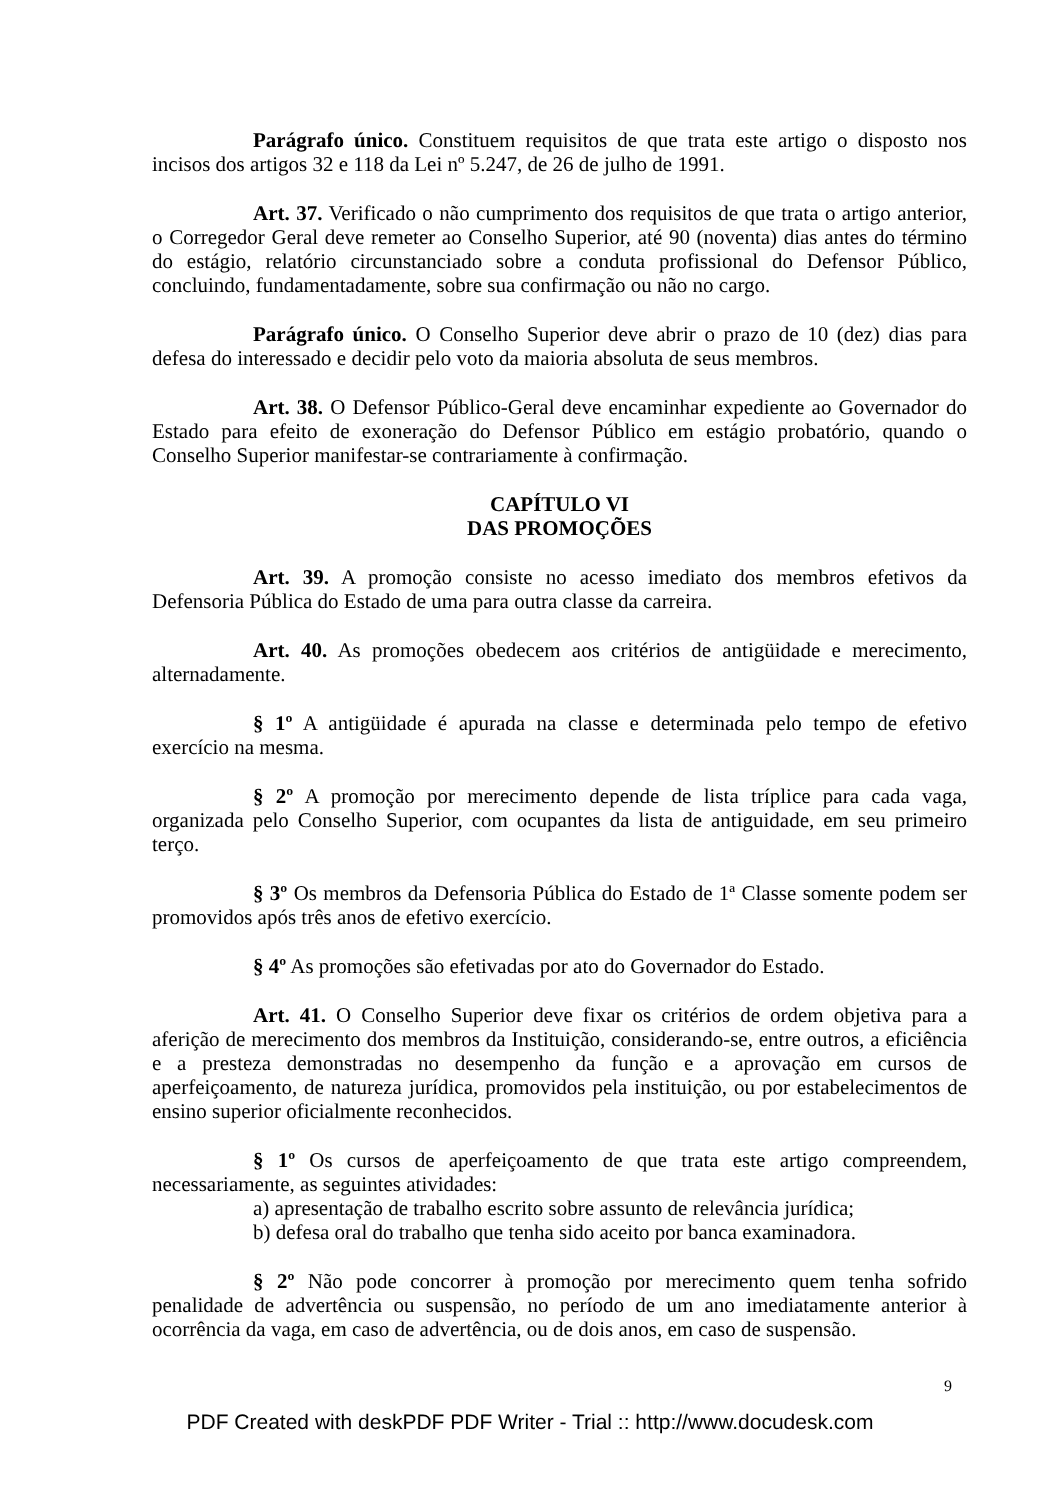Parágrafo único. Constituem requisitos de que trata este artigo o disposto nos incisos dos artigos 32 e 118 da Lei nº 5.247, de 26 de julho de 1991.
Art. 37. Verificado o não cumprimento dos requisitos de que trata o artigo anterior, o Corregedor Geral deve remeter ao Conselho Superior, até 90 (noventa) dias antes do término do estágio, relatório circunstanciado sobre a conduta profissional do Defensor Público, concluindo, fundamentadamente, sobre sua confirmação ou não no cargo.
Parágrafo único. O Conselho Superior deve abrir o prazo de 10 (dez) dias para defesa do interessado e decidir pelo voto da maioria absoluta de seus membros.
Art. 38. O Defensor Público-Geral deve encaminhar expediente ao Governador do Estado para efeito de exoneração do Defensor Público em estágio probatório, quando o Conselho Superior manifestar-se contrariamente à confirmação.
CAPÍTULO VI
DAS PROMOÇÕES
Art. 39. A promoção consiste no acesso imediato dos membros efetivos da Defensoria Pública do Estado de uma para outra classe da carreira.
Art. 40. As promoções obedecem aos critérios de antigüidade e merecimento, alternadamente.
§ 1º A antigüidade é apurada na classe e determinada pelo tempo de efetivo exercício na mesma.
§ 2º A promoção por merecimento depende de lista tríplice para cada vaga, organizada pelo Conselho Superior, com ocupantes da lista de antiguidade, em seu primeiro terço.
§ 3º Os membros da Defensoria Pública do Estado de 1ª Classe somente podem ser promovidos após três anos de efetivo exercício.
§ 4º As promoções são efetivadas por ato do Governador do Estado.
Art. 41. O Conselho Superior deve fixar os critérios de ordem objetiva para a aferição de merecimento dos membros da Instituição, considerando-se, entre outros, a eficiência e a presteza demonstradas no desempenho da função e a aprovação em cursos de aperfeiçoamento, de natureza jurídica, promovidos pela instituição, ou por estabelecimentos de ensino superior oficialmente reconhecidos.
§ 1º Os cursos de aperfeiçoamento de que trata este artigo compreendem, necessariamente, as seguintes atividades:
a) apresentação de trabalho escrito sobre assunto de relevância jurídica;
b) defesa oral do trabalho que tenha sido aceito por banca examinadora.
§ 2º Não pode concorrer à promoção por merecimento quem tenha sofrido penalidade de advertência ou suspensão, no período de um ano imediatamente anterior à ocorrência da vaga, em caso de advertência, ou de dois anos, em caso de suspensão.
9
PDF Created with deskPDF PDF Writer - Trial :: http://www.docudesk.com